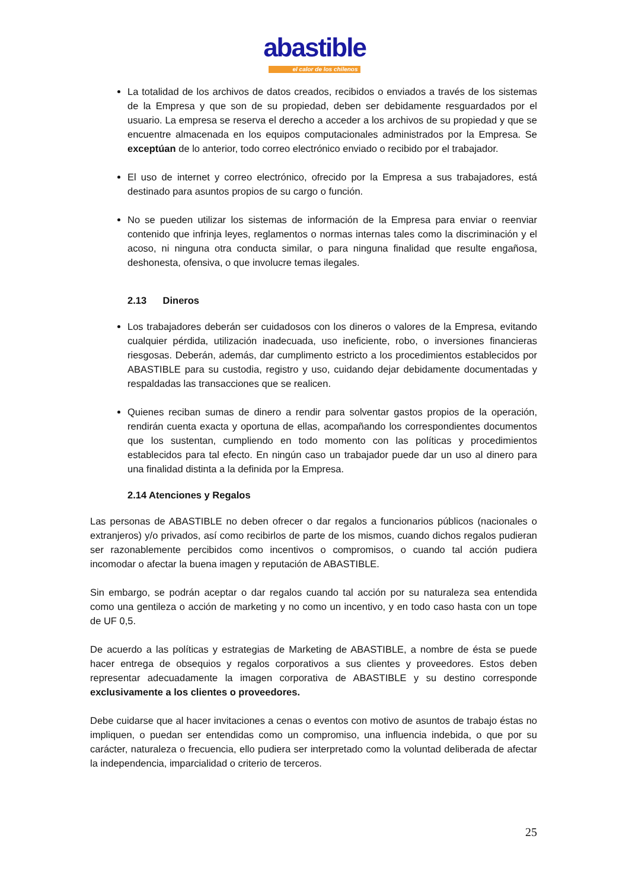abastible
el calor de los chilenos
La totalidad de los archivos de datos creados, recibidos o enviados a través de los sistemas de la Empresa y que son de su propiedad, deben ser debidamente resguardados por el usuario. La empresa se reserva el derecho a acceder a los archivos de su propiedad y que se encuentre almacenada en los equipos computacionales administrados por la Empresa. Se exceptúan de lo anterior, todo correo electrónico enviado o recibido por el trabajador.
El uso de internet y correo electrónico, ofrecido por la Empresa a sus trabajadores, está destinado para asuntos propios de su cargo o función.
No se pueden utilizar los sistemas de información de la Empresa para enviar o reenviar contenido que infrinja leyes, reglamentos o normas internas tales como la discriminación y el acoso, ni ninguna otra conducta similar, o para ninguna finalidad que resulte engañosa, deshonesta, ofensiva, o que involucre temas ilegales.
2.13 Dineros
Los trabajadores deberán ser cuidadosos con los dineros o valores de la Empresa, evitando cualquier pérdida, utilización inadecuada, uso ineficiente, robo, o inversiones financieras riesgosas. Deberán, además, dar cumplimento estricto a los procedimientos establecidos por ABASTIBLE para su custodia, registro y uso, cuidando dejar debidamente documentadas y respaldadas las transacciones que se realicen.
Quienes reciban sumas de dinero a rendir para solventar gastos propios de la operación, rendirán cuenta exacta y oportuna de ellas, acompañando los correspondientes documentos que los sustentan, cumpliendo en todo momento con las políticas y procedimientos establecidos para tal efecto. En ningún caso un trabajador puede dar un uso al dinero para una finalidad distinta a la definida por la Empresa.
2.14 Atenciones y Regalos
Las personas de ABASTIBLE no deben ofrecer o dar regalos a funcionarios públicos (nacionales o extranjeros) y/o privados, así como recibirlos de parte de los mismos, cuando dichos regalos pudieran ser razonablemente percibidos como incentivos o compromisos, o cuando tal acción pudiera incomodar o afectar la buena imagen y reputación de ABASTIBLE.
Sin embargo, se podrán aceptar o dar regalos cuando tal acción por su naturaleza sea entendida como una gentileza o acción de marketing y no como un incentivo, y en todo caso hasta con un tope de UF 0,5.
De acuerdo a las políticas y estrategias de Marketing de ABASTIBLE, a nombre de ésta se puede hacer entrega de obsequios y regalos corporativos a sus clientes y proveedores. Estos deben representar adecuadamente la imagen corporativa de ABASTIBLE y su destino corresponde exclusivamente a los clientes o proveedores.
Debe cuidarse que al hacer invitaciones a cenas o eventos con motivo de asuntos de trabajo éstas no impliquen, o puedan ser entendidas como un compromiso, una influencia indebida, o que por su carácter, naturaleza o frecuencia, ello pudiera ser interpretado como la voluntad deliberada de afectar la independencia, imparcialidad o criterio de terceros.
25